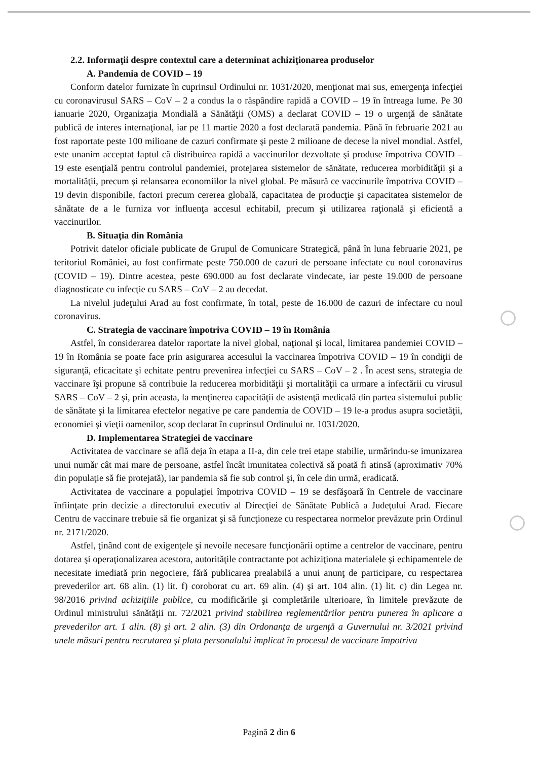2.2. Informaţii despre contextul care a determinat achiziţionarea produselor
A. Pandemia de COVID – 19
Conform datelor furnizate în cuprinsul Ordinului nr. 1031/2020, menţionat mai sus, emergenţa infecţiei cu coronavirusul SARS – CoV – 2 a condus la o răspândire rapidă a COVID – 19 în întreaga lume. Pe 30 ianuarie 2020, Organizaţia Mondială a Sănătăţii (OMS) a declarat COVID – 19 o urgenţă de sănătate publică de interes internaţional, iar pe 11 martie 2020 a fost declarată pandemia. Până în februarie 2021 au fost raportate peste 100 milioane de cazuri confirmate şi peste 2 milioane de decese la nivel mondial. Astfel, este unanim acceptat faptul că distribuirea rapidă a vaccinurilor dezvoltate şi produse împotriva COVID – 19 este esenţială pentru controlul pandemiei, protejarea sistemelor de sănătate, reducerea morbidităţii şi a mortalităţii, precum şi relansarea economiilor la nivel global. Pe măsură ce vaccinurile împotriva COVID – 19 devin disponibile, factori precum cererea globală, capacitatea de producţie şi capacitatea sistemelor de sănătate de a le furniza vor influenţa accesul echitabil, precum şi utilizarea raţională şi eficientă a vaccinurilor.
B. Situaţia din România
Potrivit datelor oficiale publicate de Grupul de Comunicare Strategică, până în luna februarie 2021, pe teritoriul României, au fost confirmate peste 750.000 de cazuri de persoane infectate cu noul coronavirus (COVID – 19). Dintre acestea, peste 690.000 au fost declarate vindecate, iar peste 19.000 de persoane diagnosticate cu infecţie cu SARS – CoV – 2 au decedat.
La nivelul judeţului Arad au fost confirmate, în total, peste de 16.000 de cazuri de infectare cu noul coronavirus.
C. Strategia de vaccinare împotriva COVID – 19 în România
Astfel, în considerarea datelor raportate la nivel global, naţional şi local, limitarea pandemiei COVID – 19 în România se poate face prin asigurarea accesului la vaccinarea împotriva COVID – 19 în condiţii de siguranţă, eficacitate şi echitate pentru prevenirea infecţiei cu SARS – CoV – 2 . În acest sens, strategia de vaccinare îşi propune să contribuie la reducerea morbidităţii şi mortalităţii ca urmare a infectării cu virusul SARS – CoV – 2 şi, prin aceasta, la menţinerea capacităţii de asistenţă medicală din partea sistemului public de sănătate şi la limitarea efectelor negative pe care pandemia de COVID – 19 le-a produs asupra societăţii, economiei şi vieţii oamenilor, scop declarat în cuprinsul Ordinului nr. 1031/2020.
D. Implementarea Strategiei de vaccinare
Activitatea de vaccinare se află deja în etapa a II-a, din cele trei etape stabilie, urmărindu-se imunizarea unui număr cât mai mare de persoane, astfel încât imunitatea colectivă să poată fi atinsă (aproximativ 70% din populaţie să fie protejată), iar pandemia să fie sub control şi, în cele din urmă, eradicată.
Activitatea de vaccinare a populaţiei împotriva COVID – 19 se desfăşoară în Centrele de vaccinare înfiinţate prin decizie a directorului executiv al Direcţiei de Sănătate Publică a Judeţului Arad. Fiecare Centru de vaccinare trebuie să fie organizat şi să funcţioneze cu respectarea normelor prevăzute prin Ordinul nr. 2171/2020.
Astfel, ţinând cont de exigenţele şi nevoile necesare funcţionării optime a centrelor de vaccinare, pentru dotarea şi operaţionalizarea acestora, autorităţile contractante pot achiziţiona materialele şi echipamentele de necesitate imediată prin negociere, fără publicarea prealabilă a unui anunţ de participare, cu respectarea prevederilor art. 68 alin. (1) lit. f) coroborat cu art. 69 alin. (4) şi art. 104 alin. (1) lit. c) din Legea nr. 98/2016 privind achiziţiile publice, cu modificările şi completările ulterioare, în limitele prevăzute de Ordinul ministrului sănătăţii nr. 72/2021 privind stabilirea reglementărilor pentru punerea în aplicare a prevederilor art. 1 alin. (8) şi art. 2 alin. (3) din Ordonanţa de urgenţă a Guvernului nr. 3/2021 privind unele măsuri pentru recrutarea şi plata personalului implicat în procesul de vaccinare împotriva
Pagină 2 din 6